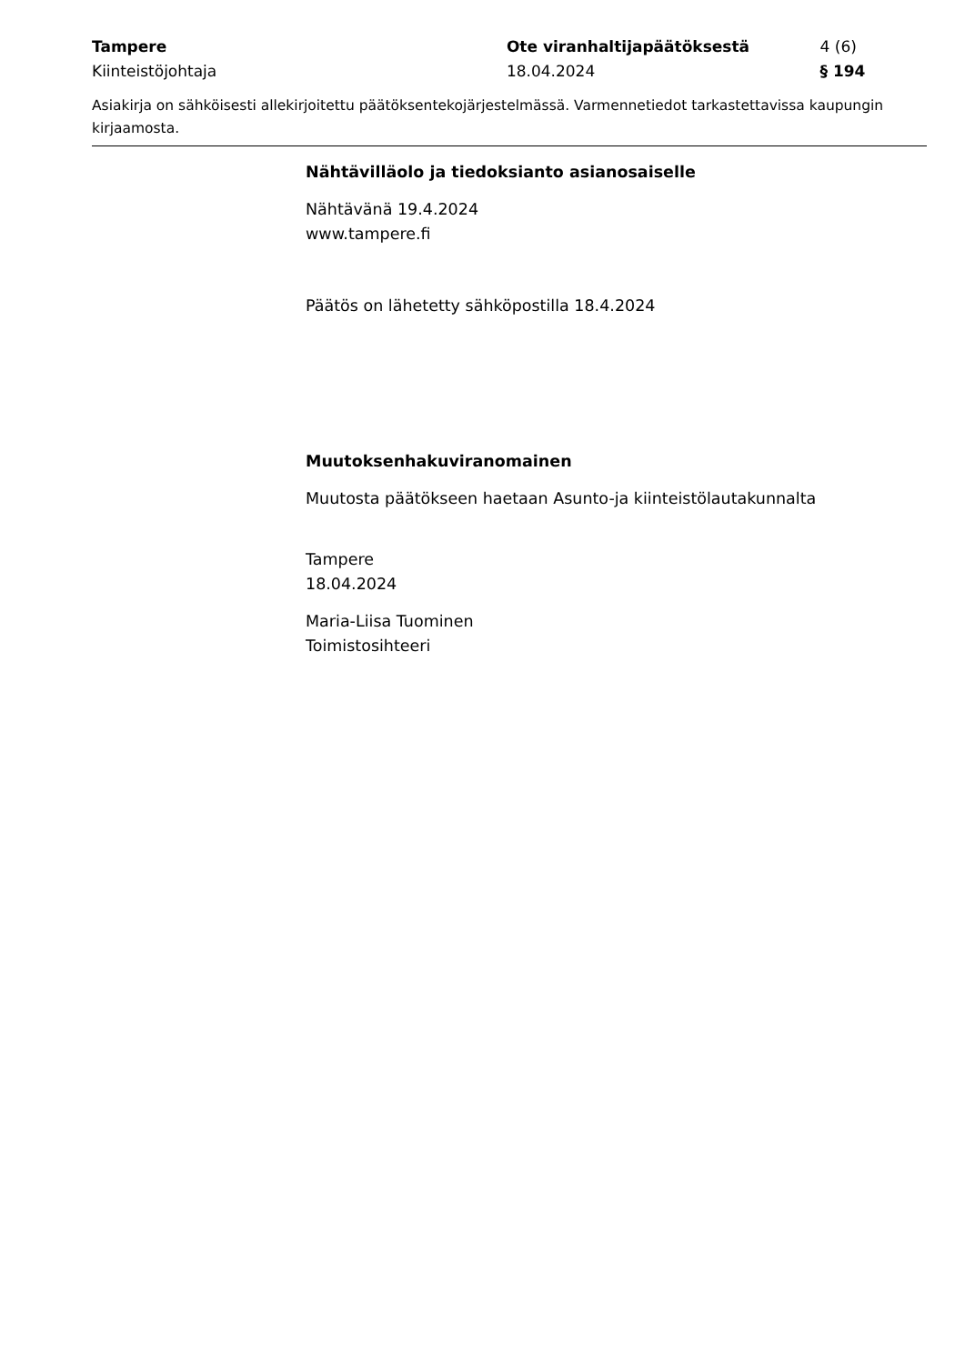Tampere Ote viranhaltijapäätöksestä 4 (6)
Kiinteistöjohtaja 18.04.2024 § 194
Asiakirja on sähköisesti allekirjoitettu päätöksentekojärjestelmässä. Varmennetiedot tarkastettavissa kaupungin kirjaamosta.
Nähtävilläolo ja tiedoksianto asianosaiselle
Nähtävänä 19.4.2024
www.tampere.fi
Päätös on lähetetty sähköpostilla 18.4.2024
Muutoksenhakuviranomainen
Muutosta päätökseen haetaan Asunto-ja kiinteistölautakunnalta
Tampere
18.04.2024
Maria-Liisa Tuominen
Toimistosihteeri